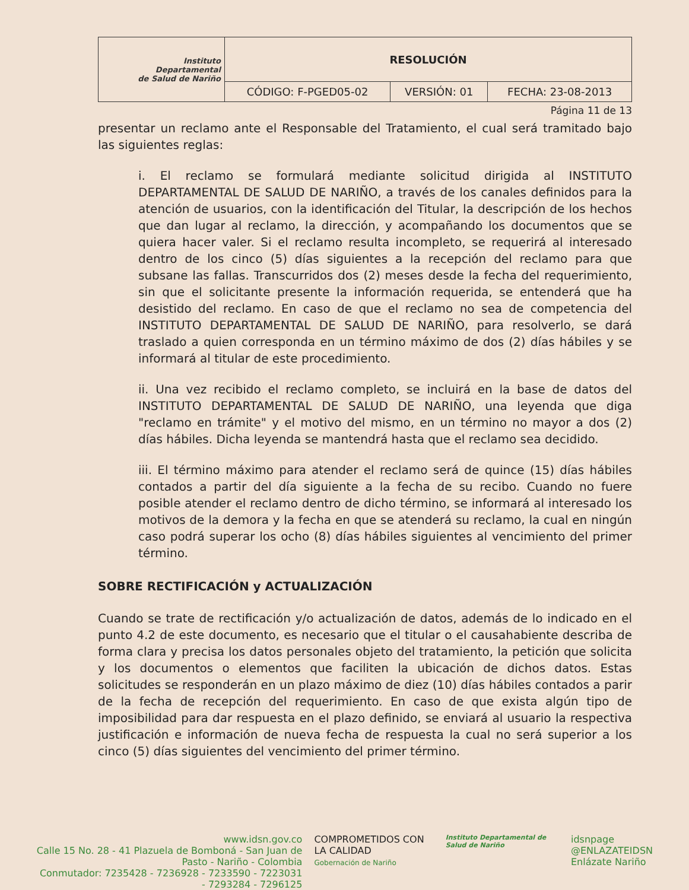| Instituto Departamental de Salud de Nariño | RESOLUCIÓN | | |
| | CÓDIGO: F-PGED05-02 | VERSIÓN: 01 | FECHA: 23-08-2013 |
Página 11 de 13
presentar un reclamo ante el Responsable del Tratamiento, el cual será tramitado bajo las siguientes reglas:
i. El reclamo se formulará mediante solicitud dirigida al INSTITUTO DEPARTAMENTAL DE SALUD DE NARIÑO, a través de los canales definidos para la atención de usuarios, con la identificación del Titular, la descripción de los hechos que dan lugar al reclamo, la dirección, y acompañando los documentos que se quiera hacer valer. Si el reclamo resulta incompleto, se requerirá al interesado dentro de los cinco (5) días siguientes a la recepción del reclamo para que subsane las fallas. Transcurridos dos (2) meses desde la fecha del requerimiento, sin que el solicitante presente la información requerida, se entenderá que ha desistido del reclamo. En caso de que el reclamo no sea de competencia del INSTITUTO DEPARTAMENTAL DE SALUD DE NARIÑO, para resolverlo, se dará traslado a quien corresponda en un término máximo de dos (2) días hábiles y se informará al titular de este procedimiento.
ii. Una vez recibido el reclamo completo, se incluirá en la base de datos del INSTITUTO DEPARTAMENTAL DE SALUD DE NARIÑO, una leyenda que diga "reclamo en trámite" y el motivo del mismo, en un término no mayor a dos (2) días hábiles. Dicha leyenda se mantendrá hasta que el reclamo sea decidido.
iii. El término máximo para atender el reclamo será de quince (15) días hábiles contados a partir del día siguiente a la fecha de su recibo. Cuando no fuere posible atender el reclamo dentro de dicho término, se informará al interesado los motivos de la demora y la fecha en que se atenderá su reclamo, la cual en ningún caso podrá superar los ocho (8) días hábiles siguientes al vencimiento del primer término.
SOBRE RECTIFICACIÓN y ACTUALIZACIÓN
Cuando se trate de rectificación y/o actualización de datos, además de lo indicado en el punto 4.2 de este documento, es necesario que el titular o el causahabiente describa de forma clara y precisa los datos personales objeto del tratamiento, la petición que solicita y los documentos o elementos que faciliten la ubicación de dichos datos. Estas solicitudes se responderán en un plazo máximo de diez (10) días hábiles contados a parir de la fecha de recepción del requerimiento. En caso de que exista algún tipo de imposibilidad para dar respuesta en el plazo definido, se enviará al usuario la respectiva justificación e información de nueva fecha de respuesta la cual no será superior a los cinco (5) días siguientes del vencimiento del primer término.
www.idsn.gov.co
Calle 15 No. 28 - 41 Plazuela de Bomboná - San Juan de Pasto - Nariño - Colombia
Conmutador: 7235428 - 7236928 - 7233590 - 7223031 - 7293284 - 7296125
COMPROMETIDOS CON LA CALIDAD
Gobernación de Nariño
Instituto Departamental de Salud de Nariño
idsnpage
@ENLAZATEIDSN
Enlázate Nariño